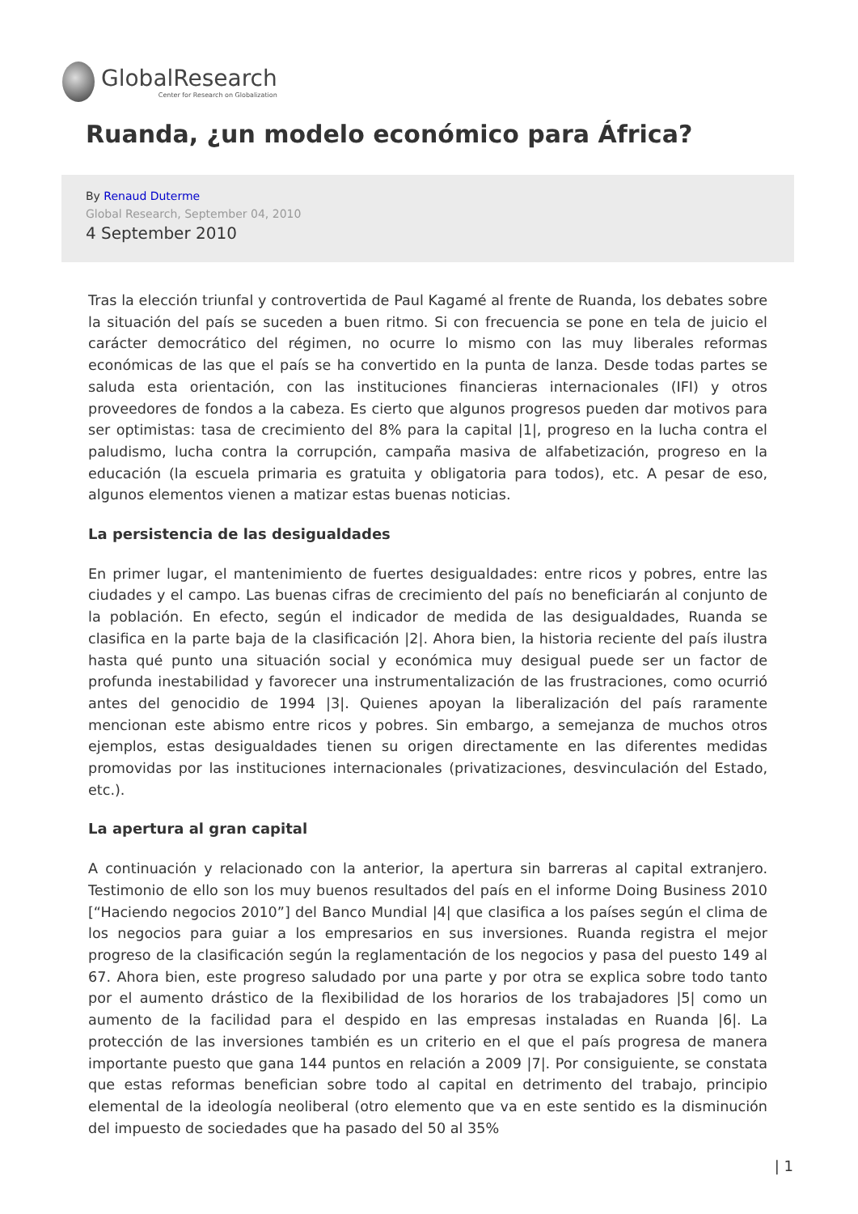GlobalResearch
Center for Research on Globalization
Ruanda, ¿un modelo económico para África?
By Renaud Duterme
Global Research, September 04, 2010
4 September 2010
Tras la elección triunfal y controvertida de Paul Kagamé al frente de Ruanda, los debates sobre la situación del país se suceden a buen ritmo. Si con frecuencia se pone en tela de juicio el carácter democrático del régimen, no ocurre lo mismo con las muy liberales reformas económicas de las que el país se ha convertido en la punta de lanza. Desde todas partes se saluda esta orientación, con las instituciones financieras internacionales (IFI) y otros proveedores de fondos a la cabeza. Es cierto que algunos progresos pueden dar motivos para ser optimistas: tasa de crecimiento del 8% para la capital |1|, progreso en la lucha contra el paludismo, lucha contra la corrupción, campaña masiva de alfabetización, progreso en la educación (la escuela primaria es gratuita y obligatoria para todos), etc. A pesar de eso, algunos elementos vienen a matizar estas buenas noticias.
La persistencia de las desigualdades
En primer lugar, el mantenimiento de fuertes desigualdades: entre ricos y pobres, entre las ciudades y el campo. Las buenas cifras de crecimiento del país no beneficiarán al conjunto de la población. En efecto, según el indicador de medida de las desigualdades, Ruanda se clasifica en la parte baja de la clasificación |2|. Ahora bien, la historia reciente del país ilustra hasta qué punto una situación social y económica muy desigual puede ser un factor de profunda inestabilidad y favorecer una instrumentalización de las frustraciones, como ocurrió antes del genocidio de 1994 |3|. Quienes apoyan la liberalización del país raramente mencionan este abismo entre ricos y pobres. Sin embargo, a semejanza de muchos otros ejemplos, estas desigualdades tienen su origen directamente en las diferentes medidas promovidas por las instituciones internacionales (privatizaciones, desvinculación del Estado, etc.).
La apertura al gran capital
A continuación y relacionado con la anterior, la apertura sin barreras al capital extranjero. Testimonio de ello son los muy buenos resultados del país en el informe Doing Business 2010 [“Haciendo negocios 2010”] del Banco Mundial |4| que clasifica a los países según el clima de los negocios para guiar a los empresarios en sus inversiones. Ruanda registra el mejor progreso de la clasificación según la reglamentación de los negocios y pasa del puesto 149 al 67. Ahora bien, este progreso saludado por una parte y por otra se explica sobre todo tanto por el aumento drástico de la flexibilidad de los horarios de los trabajadores |5| como un aumento de la facilidad para el despido en las empresas instaladas en Ruanda |6|. La protección de las inversiones también es un criterio en el que el país progresa de manera importante puesto que gana 144 puntos en relación a 2009 |7|. Por consiguiente, se constata que estas reformas benefician sobre todo al capital en detrimento del trabajo, principio elemental de la ideología neoliberal (otro elemento que va en este sentido es la disminución del impuesto de sociedades que ha pasado del 50 al 35%
| 1